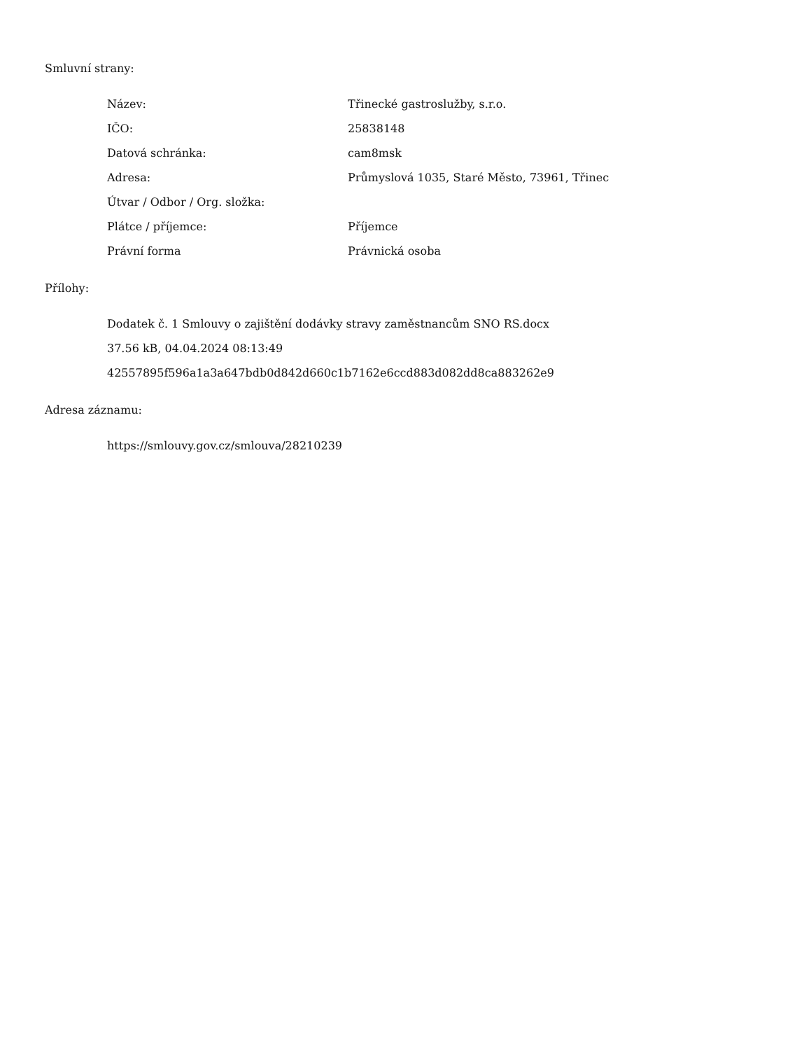Smluvní strany:
| Název: | Třinecké gastroslužby, s.r.o. |
| IČO: | 25838148 |
| Datová schránka: | cam8msk |
| Adresa: | Průmyslová 1035, Staré Město, 73961, Třinec |
| Útvar / Odbor / Org. složka: | |
| Plátce / příjemce: | Příjemce |
| Právní forma | Právnická osoba |
Přílohy:
Dodatek č. 1 Smlouvy o zajištění dodávky stravy zaměstnancům SNO RS.docx
37.56 kB, 04.04.2024 08:13:49
42557895f596a1a3a647bdb0d842d660c1b7162e6ccd883d082dd8ca883262e9
Adresa záznamu:
https://smlouvy.gov.cz/smlouva/28210239